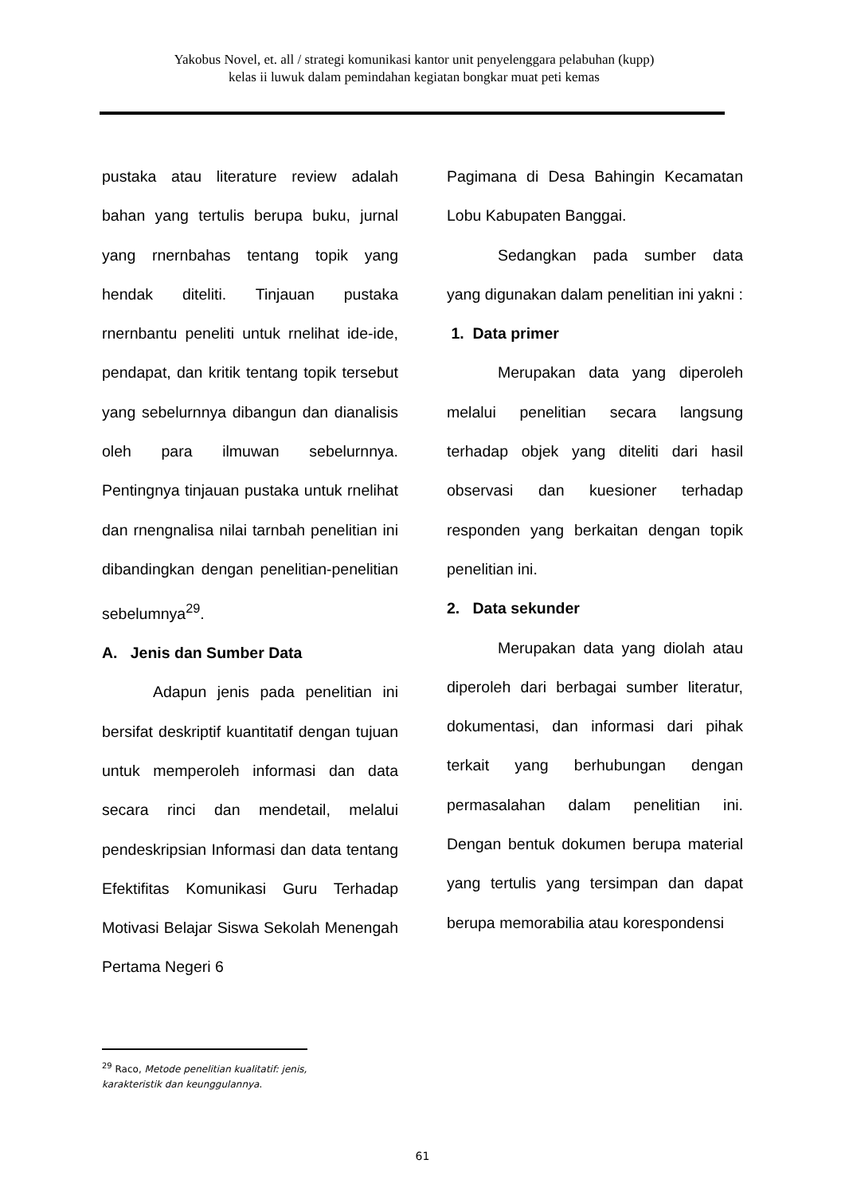Yakobus Novel, et. all / strategi komunikasi kantor unit penyelenggara pelabuhan (kupp)
kelas ii luwuk dalam pemindahan kegiatan bongkar muat peti kemas
pustaka atau literature review adalah bahan yang tertulis berupa buku, jurnal yang rnernbahas tentang topik yang hendak diteliti. Tinjauan pustaka rnernbantu peneliti untuk rnelihat ide-ide, pendapat, dan kritik tentang topik tersebut yang sebelurnnya dibangun dan dianalisis oleh para ilmuwan sebelurnnya. Pentingnya tinjauan pustaka untuk rnelihat dan rnengnalisa nilai tarnbah penelitian ini dibandingkan dengan penelitian-penelitian sebelumnya<sup>29</sup>.
A. Jenis dan Sumber Data
Adapun jenis pada penelitian ini bersifat deskriptif kuantitatif dengan tujuan untuk memperoleh informasi dan data secara rinci dan mendetail, melalui pendeskripsian Informasi dan data tentang Efektifitas Komunikasi Guru Terhadap Motivasi Belajar Siswa Sekolah Menengah Pertama Negeri 6
Pagimana di Desa Bahingin Kecamatan Lobu Kabupaten Banggai.
Sedangkan pada sumber data yang digunakan dalam penelitian ini yakni :
1. Data primer
Merupakan data yang diperoleh melalui penelitian secara langsung terhadap objek yang diteliti dari hasil observasi dan kuesioner terhadap responden yang berkaitan dengan topik penelitian ini.
2. Data sekunder
Merupakan data yang diolah atau diperoleh dari berbagai sumber literatur, dokumentasi, dan informasi dari pihak terkait yang berhubungan dengan permasalahan dalam penelitian ini. Dengan bentuk dokumen berupa material yang tertulis yang tersimpan dan dapat berupa memorabilia atau korespondensi
<sup>29</sup> Raco, Metode penelitian kualitatif: jenis, karakteristik dan keunggulannya.
61